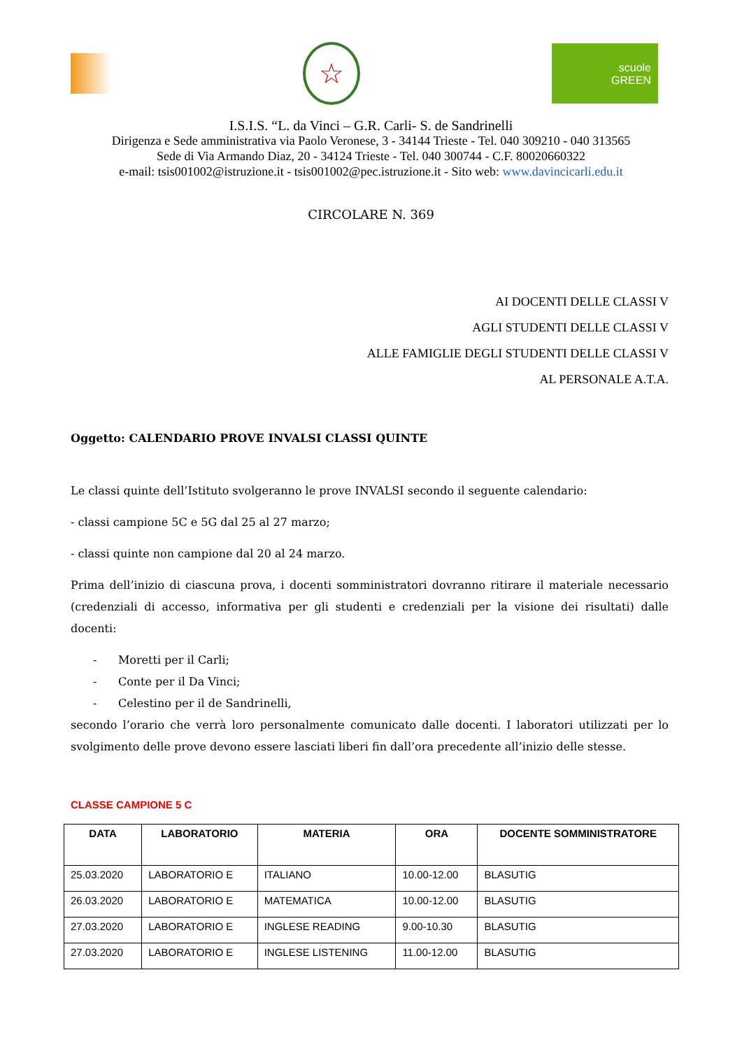☆
scuole
GREEN
I.S.I.S. “L. da Vinci – G.R. Carli- S. de Sandrinelli
Dirigenza e Sede amministrativa via Paolo Veronese, 3 - 34144 Trieste - Tel. 040 309210 - 040 313565
Sede di Via Armando Diaz, 20 - 34124 Trieste - Tel. 040 300744 - C.F. 80020660322
e-mail: tsis001002@istruzione.it - tsis001002@pec.istruzione.it - Sito web: www.davincicarli.edu.it
CIRCOLARE N. 369
AI DOCENTI DELLE CLASSI V
AGLI STUDENTI DELLE CLASSI V
ALLE FAMIGLIE DEGLI STUDENTI DELLE CLASSI V
AL PERSONALE A.T.A.
Oggetto: CALENDARIO PROVE INVALSI CLASSI QUINTE
Le classi quinte dell’Istituto svolgeranno le prove INVALSI secondo il seguente calendario:
- classi campione 5C e 5G dal 25 al 27 marzo;
- classi quinte non campione dal 20 al 24 marzo.
Prima dell’inizio di ciascuna prova, i docenti somministratori dovranno ritirare il materiale necessario (credenziali di accesso, informativa per gli studenti e credenziali per la visione dei risultati) dalle docenti:
- Moretti per il Carli;
- Conte per il Da Vinci;
- Celestino per il de Sandrinelli,
secondo l’orario che verrà loro personalmente comunicato dalle docenti. I laboratori utilizzati per lo svolgimento delle prove devono essere lasciati liberi fin dall’ora precedente all’inizio delle stesse.
CLASSE CAMPIONE 5 C
| DATA | LABORATORIO | MATERIA | ORA | DOCENTE SOMMINISTRATORE |
| --- | --- | --- | --- | --- |
| 25.03.2020 | LABORATORIO E | ITALIANO | 10.00-12.00 | BLASUTIG |
| 26.03.2020 | LABORATORIO E | MATEMATICA | 10.00-12.00 | BLASUTIG |
| 27.03.2020 | LABORATORIO E | INGLESE READING | 9.00-10.30 | BLASUTIG |
| 27.03.2020 | LABORATORIO E | INGLESE LISTENING | 11.00-12.00 | BLASUTIG |